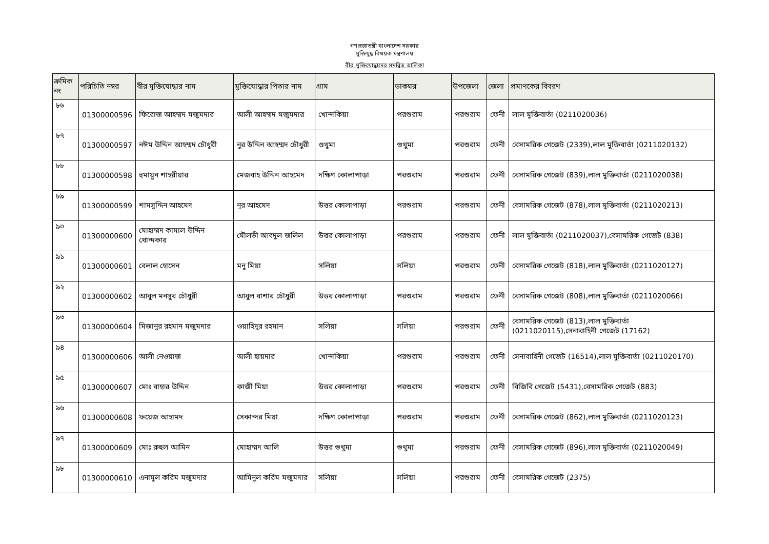গণপ্রজাতন্ত্রী বাংলাদেশ সরকার
মুক্তিযুদ্ধ বিষয়ক মন্ত্রণালয়
বীর মুক্তিযোদ্ধাদের সমন্বিত তালিকা
| ক্রমিক নং | পরিচিতি নম্বর | বীর মুক্তিযোদ্ধার নাম | মুক্তিযোদ্ধার পিতার নাম | গ্রাম | ডাকঘর | উপজেলা | জেলা | প্রমাণকের বিবরণ |
| --- | --- | --- | --- | --- | --- | --- | --- | --- |
| ৮৬ | 01300000596 | ফিরোজ আহম্মদ মজুমদার | আলী আহম্মদ মজুমদার | খোন্দকিয়া | পরশুরাম | পরশুরাম | ফেনী | লাল মুক্তিবার্তা (0211020036) |
| ৮৭ | 01300000597 | নঈম উদ্দিন আহম্মদ চৌধুরী | নুর উদ্দিন আহম্মদ চৌধুরী | গুথুমা | গুথুমা | পরশুরাম | ফেনী | বেসামরিক গেজেট (2339),লাল মুক্তিবার্তা (0211020132) |
| ৮৮ | 01300000598 | হুমায়ুন শাহরীয়ার | মেজবাহ উদ্দিন আহমেদ | দক্ষিণ কোলাপাড়া | পরশুরাম | পরশুরাম | ফেনী | বেসামরিক গেজেট (839),লাল মুক্তিবার্তা (0211020038) |
| ৮৯ | 01300000599 | শামসুদ্দিন আহমেদ | নূর আহমেদ | উত্তর কোলাপাড়া | পরশুরাম | পরশুরাম | ফেনী | বেসামরিক গেজেট (878),লাল মুক্তিবার্তা (0211020213) |
| ৯০ | 01300000600 | মোহাম্মদ কামাল উদ্দিন খোন্দকার | মৌলভী আবদুল জলিল | উত্তর কোলাপাড়া | পরশুরাম | পরশুরাম | ফেনী | লাল মুক্তিবার্তা (0211020037),বেসামরিক গেজেট (838) |
| ৯১ | 01300000601 | বেলাল হোসেন | মনু মিয়া | সলিয়া | সলিয়া | পরশুরাম | ফেনী | বেসামরিক গেজেট (818),লাল মুক্তিবার্তা (0211020127) |
| ৯২ | 01300000602 | আবুল মনসুর চৌধুরী | আবুল বাশার চৌধুরী | উত্তর কোলাপাড়া | পরশুরাম | পরশুরাম | ফেনী | বেসামরিক গেজেট (808),লাল মুক্তিবার্তা (0211020066) |
| ৯৩ | 01300000604 | মিজানুর রহমান মজুমদার | ওয়াহিদুর রহমান | সলিয়া | সলিয়া | পরশুরাম | ফেনী | বেসামরিক গেজেট (813),লাল মুক্তিবার্তা (0211020115),সেনাবাহিনী গেজেট (17162) |
| ৯৪ | 01300000606 | আলী নেওয়াজ | আলী হায়দার | খোন্দকিয়া | পরশুরাম | পরশুরাম | ফেনী | সেনাবাহিনী গেজেট (16514),লাল মুক্তিবার্তা (0211020170) |
| ৯৫ | 01300000607 | মোঃ বাহার উদ্দিন | কাজী মিয়া | উত্তর কোলাপাড়া | পরশুরাম | পরশুরাম | ফেনী | বিজিবি গেজেট (5431),বেসামরিক গেজেট (883) |
| ৯৬ | 01300000608 | ফয়েজ আহামদ | সেকান্দর মিয়া | দক্ষিণ কোলাপাড়া | পরশুরাম | পরশুরাম | ফেনী | বেসামরিক গেজেট (862),লাল মুক্তিবার্তা (0211020123) |
| ৯৭ | 01300000609 | মোঃ রুহুল আমিন | মোহাম্মদ আলি | উত্তর গুথুমা | গুথুমা | পরশুরাম | ফেনী | বেসামরিক গেজেট (896),লাল মুক্তিবার্তা (0211020049) |
| ৯৮ | 01300000610 | এনামুল করিম মজুমদার | আমিনুল করিম মজুমদার | সলিয়া | সলিয়া | পরশুরাম | ফেনী | বেসামরিক গেজেট (2375) |